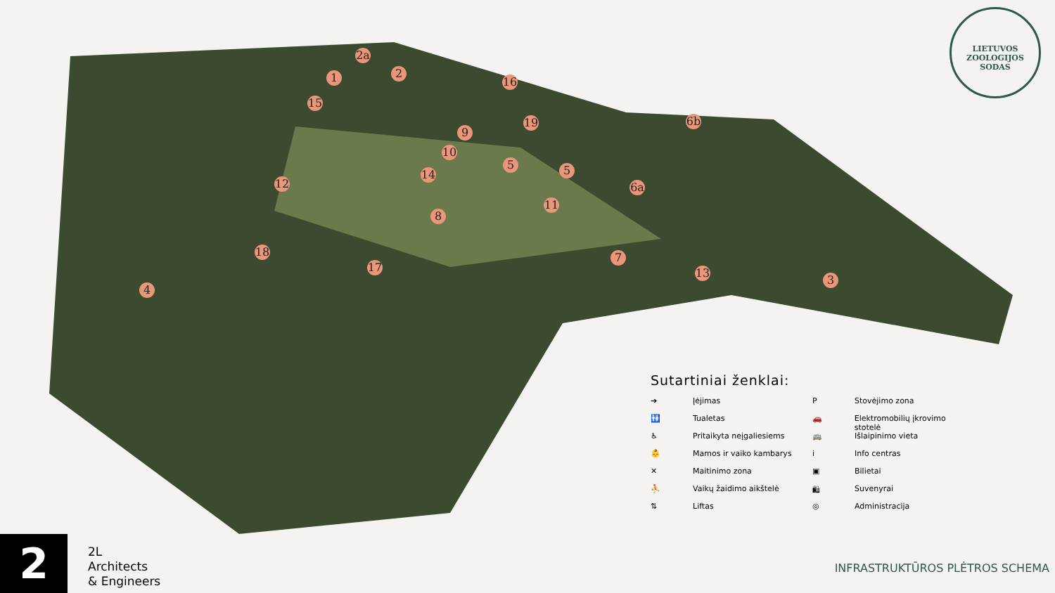1 2
2a
3
4
5 5
6a
6b
7
8
9
10
11
12
13
14
15
16
17
18
19
LIETUVOS ZOOLOGIJOS SODAS
Sutartiniai ženklai:
➔ Įėjimas
🚻 Tualetas
♿ Pritaikyta neįgaliesiems
👶 Mamos ir vaiko kambarys
✕ Maitinimo zona
⛹ Vaikų žaidimo aikštelė
⇅ Liftas
P Stovėjimo zona
🚗 Elektromobilių įkrovimo stotelė
🚌 Išlaipinimo vieta
i Info centras
▣ Bilietai
🛍 Suvenyrai
◎ Administracija
2
2L
Architects
& Engineers
INFRASTRUKTŪROS PLĖTROS SCHEMA